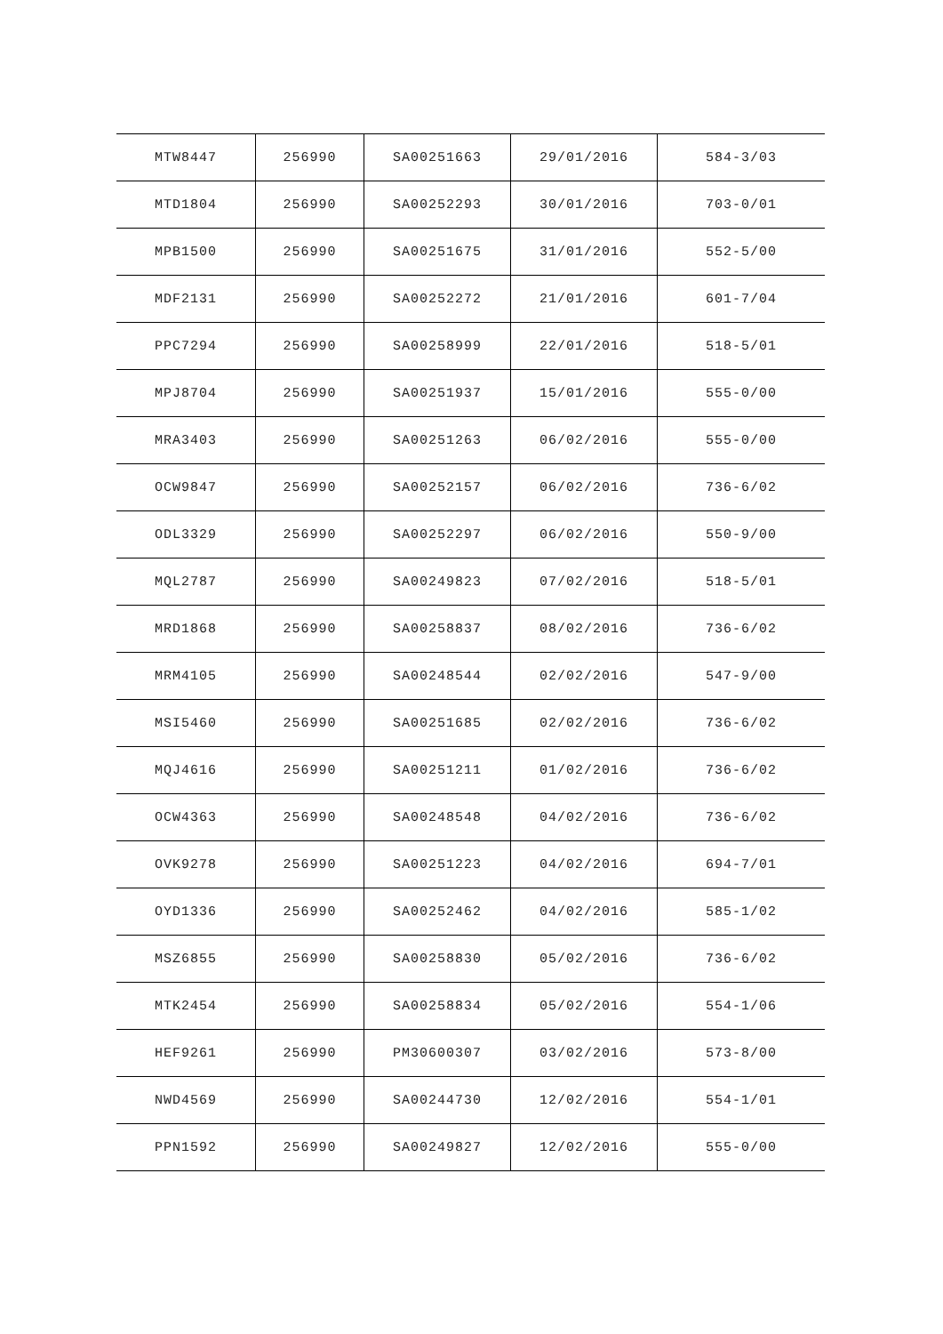| MTW8447 | 256990 | SA00251663 | 29/01/2016 | 584-3/03 |
| MTD1804 | 256990 | SA00252293 | 30/01/2016 | 703-0/01 |
| MPB1500 | 256990 | SA00251675 | 31/01/2016 | 552-5/00 |
| MDF2131 | 256990 | SA00252272 | 21/01/2016 | 601-7/04 |
| PPC7294 | 256990 | SA00258999 | 22/01/2016 | 518-5/01 |
| MPJ8704 | 256990 | SA00251937 | 15/01/2016 | 555-0/00 |
| MRA3403 | 256990 | SA00251263 | 06/02/2016 | 555-0/00 |
| OCW9847 | 256990 | SA00252157 | 06/02/2016 | 736-6/02 |
| ODL3329 | 256990 | SA00252297 | 06/02/2016 | 550-9/00 |
| MQL2787 | 256990 | SA00249823 | 07/02/2016 | 518-5/01 |
| MRD1868 | 256990 | SA00258837 | 08/02/2016 | 736-6/02 |
| MRM4105 | 256990 | SA00248544 | 02/02/2016 | 547-9/00 |
| MSI5460 | 256990 | SA00251685 | 02/02/2016 | 736-6/02 |
| MQJ4616 | 256990 | SA00251211 | 01/02/2016 | 736-6/02 |
| OCW4363 | 256990 | SA00248548 | 04/02/2016 | 736-6/02 |
| OVK9278 | 256990 | SA00251223 | 04/02/2016 | 694-7/01 |
| OYD1336 | 256990 | SA00252462 | 04/02/2016 | 585-1/02 |
| MSZ6855 | 256990 | SA00258830 | 05/02/2016 | 736-6/02 |
| MTK2454 | 256990 | SA00258834 | 05/02/2016 | 554-1/06 |
| HEF9261 | 256990 | PM30600307 | 03/02/2016 | 573-8/00 |
| NWD4569 | 256990 | SA00244730 | 12/02/2016 | 554-1/01 |
| PPN1592 | 256990 | SA00249827 | 12/02/2016 | 555-0/00 |